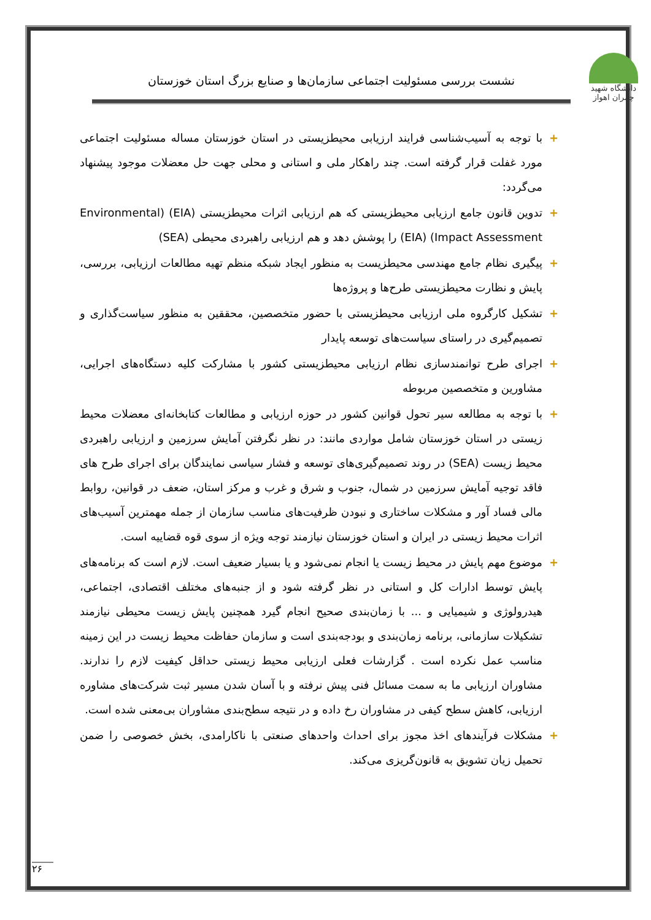دانشگاه شهید چمران اهواز
نشست بررسی مسئولیت اجتماعی سازمان‌ها و صنایع بزرگ استان خوزستان
+ با توجه به آسیب‌شناسی فرایند ارزیابی محیطزیستی در استان خوزستان مساله مسئولیت اجتماعی مورد غفلت قرار گرفته است. چند راهکار ملی و استانی و محلی جهت حل معضلات موجود پیشنهاد می‌گردد:
+ تدوین قانون جامع ارزیابی محیطزیستی که هم ارزیابی اثرات محیطزیستی (EIA) (Environmental Impact Assessment) (EIA) را پوشش دهد و هم ارزیابی راهبردی محیطی (SEA)
+ پیگیری نظام جامع مهندسی محیطزیست به منظور ایجاد شبکه منظم تهیه مطالعات ارزیابی، بررسی، پایش و نظارت محیطزیستی طرح‌ها و پروژه‌ها
+ تشکیل کارگروه ملی ارزیابی محیطزیستی با حضور متخصصین، محققین به منظور سیاست‌گذاری و تصمیم‌گیری در راستای سیاست‌های توسعه پایدار
+ اجرای طرح توانمندسازی نظام ارزیابی محیطزیستی کشور با مشارکت کلیه دستگاه‌های اجرایی، مشاورین و متخصصین مربوطه
+ با توجه به مطالعه سیر تحول قوانین کشور در حوزه ارزیابی و مطالعات کتابخانه‌ای معضلات محیط زیستی در استان خوزستان شامل مواردی مانند: در نظر نگرفتن آمایش سرزمین و ارزیابی راهبردی محیط زیست (SEA) در روند تصمیم‌گیری‌های توسعه و فشار سیاسی نمایندگان برای اجرای طرح های فاقد توجیه آمایش سرزمین در شمال، جنوب و شرق و غرب و مرکز استان، ضعف در قوانین، روابط مالی فساد آور و مشکلات ساختاری و نبودن ظرفیت‌های مناسب سازمان از جمله مهمترین آسیب‌های اثرات محیط زیستی در ایران و استان خوزستان نیازمند توجه ویژه از سوی قوه قضاییه است.
+ موضوع مهم پایش در محیط زیست یا انجام نمی‌شود و یا بسیار ضعیف است. لازم است که برنامه‌های پایش توسط ادارات کل و استانی در نظر گرفته شود و از جنبه‌های مختلف اقتصادی، اجتماعی، هیدرولوژی و شیمیایی و ... با زمان‌بندی صحیح انجام گیرد همچنین پایش زیست محیطی نیازمند تشکیلات سازمانی، برنامه زمان‌بندی و بودجه‌بندی است و سازمان حفاظت محیط زیست در این زمینه مناسب عمل نکرده است . گزارشات فعلی ارزیابی محیط زیستی حداقل کیفیت لازم را ندارند. مشاوران ارزیابی ما به سمت مسائل فنی پیش نرفته و با آسان شدن مسیر ثبت شرکت‌های مشاوره ارزیابی، کاهش سطح کیفی در مشاوران رخ داده و در نتیجه سطح‌بندی مشاوران بی‌معنی شده است.
+ مشکلات فرآیندهای اخذ مجوز برای احداث واحدهای صنعتی با ناکارامدی، بخش خصوصی را ضمن تحمیل زیان تشویق به قانون‌گریزی می‌کند.
۲۶